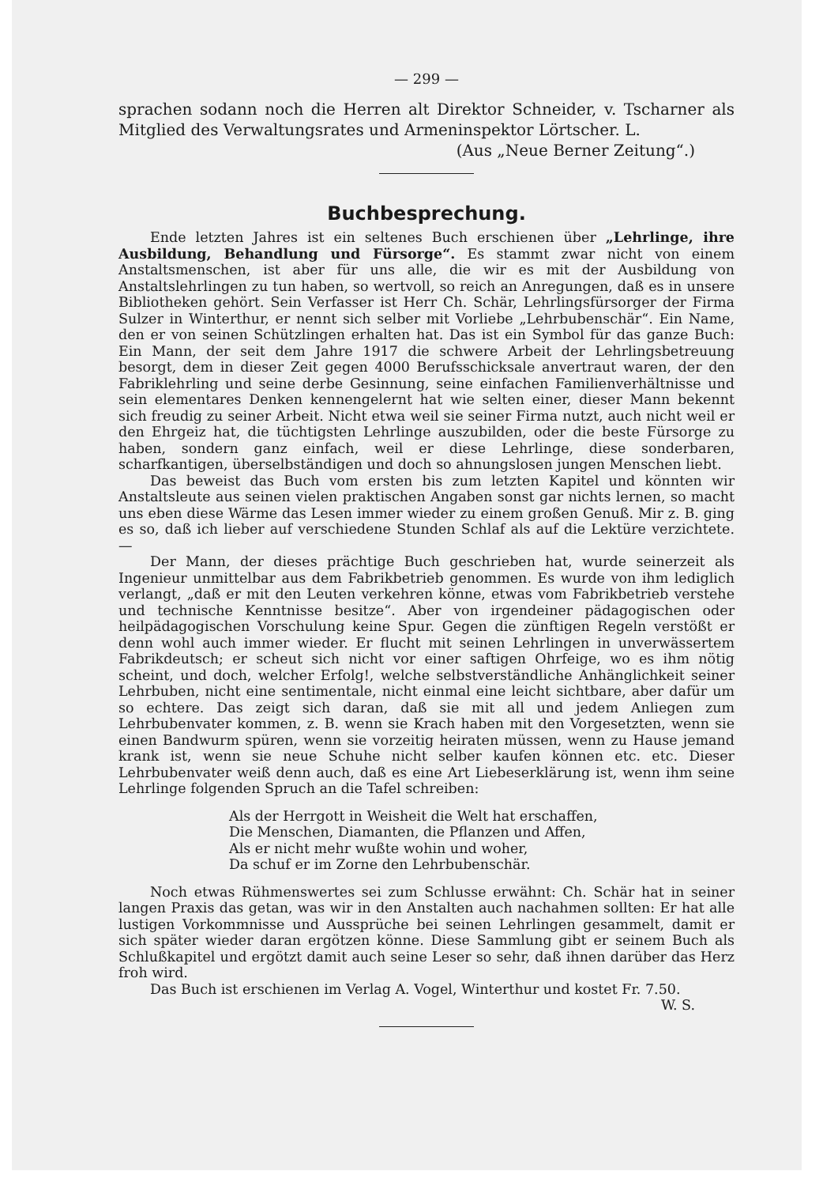— 299 —
sprachen sodann noch die Herren alt Direktor Schneider, v. Tscharner als Mitglied des Verwaltungsrates und Armeninspektor Lörtscher. L.
(Aus „Neue Berner Zeitung“.)
Buchbesprechung.
Ende letzten Jahres ist ein seltenes Buch erschienen über „Lehrlinge, ihre Ausbildung, Behandlung und Fürsorge“. Es stammt zwar nicht von einem Anstaltsmenschen, ist aber für uns alle, die wir es mit der Ausbildung von Anstaltslehrlingen zu tun haben, so wertvoll, so reich an Anregungen, daß es in unsere Bibliotheken gehört. Sein Verfasser ist Herr Ch. Schär, Lehrlingsfürsorger der Firma Sulzer in Winterthur, er nennt sich selber mit Vorliebe „Lehrbubenschär“. Ein Name, den er von seinen Schützlingen erhalten hat. Das ist ein Symbol für das ganze Buch: Ein Mann, der seit dem Jahre 1917 die schwere Arbeit der Lehrlingsbetreuung besorgt, dem in dieser Zeit gegen 4000 Berufsschicksale anvertraut waren, der den Fabriklehrling und seine derbe Gesinnung, seine einfachen Familienverhältnisse und sein elementares Denken kennengelernt hat wie selten einer, dieser Mann bekennt sich freudig zu seiner Arbeit. Nicht etwa weil sie seiner Firma nutzt, auch nicht weil er den Ehrgeiz hat, die tüchtigsten Lehrlinge auszubilden, oder die beste Fürsorge zu haben, sondern ganz einfach, weil er diese Lehrlinge, diese sonderbaren, scharfkantigen, überselbständigen und doch so ahnungslosen jungen Menschen liebt.
Das beweist das Buch vom ersten bis zum letzten Kapitel und könnten wir Anstaltsleute aus seinen vielen praktischen Angaben sonst gar nichts lernen, so macht uns eben diese Wärme das Lesen immer wieder zu einem großen Genuß. Mir z. B. ging es so, daß ich lieber auf verschiedene Stunden Schlaf als auf die Lektüre verzichtete. —
Der Mann, der dieses prächtige Buch geschrieben hat, wurde seinerzeit als Ingenieur unmittelbar aus dem Fabrikbetrieb genommen. Es wurde von ihm lediglich verlangt, „daß er mit den Leuten verkehren könne, etwas vom Fabrikbetrieb verstehe und technische Kenntnisse besitze“. Aber von irgendeiner pädagogischen oder heilpädagogischen Vorschulung keine Spur. Gegen die zünftigen Regeln verstößt er denn wohl auch immer wieder. Er flucht mit seinen Lehrlingen in unverwässertem Fabrikdeutsch; er scheut sich nicht vor einer saftigen Ohrfeige, wo es ihm nötig scheint, und doch, welcher Erfolg!, welche selbstverständliche Anhänglichkeit seiner Lehrbuben, nicht eine sentimentale, nicht einmal eine leicht sichtbare, aber dafür um so echtere. Das zeigt sich daran, daß sie mit all und jedem Anliegen zum Lehrbubenvater kommen, z. B. wenn sie Krach haben mit den Vorgesetzten, wenn sie einen Bandwurm spüren, wenn sie vorzeitig heiraten müssen, wenn zu Hause jemand krank ist, wenn sie neue Schuhe nicht selber kaufen können etc. etc. Dieser Lehrbubenvater weiß denn auch, daß es eine Art Liebeserklärung ist, wenn ihm seine Lehrlinge folgenden Spruch an die Tafel schreiben:
Als der Herrgott in Weisheit die Welt hat erschaffen,
Die Menschen, Diamanten, die Pflanzen und Affen,
Als er nicht mehr wußte wohin und woher,
Da schuf er im Zorne den Lehrbubenschär.
Noch etwas Rühmenswertes sei zum Schlusse erwähnt: Ch. Schär hat in seiner langen Praxis das getan, was wir in den Anstalten auch nachahmen sollten: Er hat alle lustigen Vorkommnisse und Aussprüche bei seinen Lehrlingen gesammelt, damit er sich später wieder daran ergötzen könne. Diese Sammlung gibt er seinem Buch als Schlußkapitel und ergötzt damit auch seine Leser so sehr, daß ihnen darüber das Herz froh wird.
Das Buch ist erschienen im Verlag A. Vogel, Winterthur und kostet Fr. 7.50.
W. S.